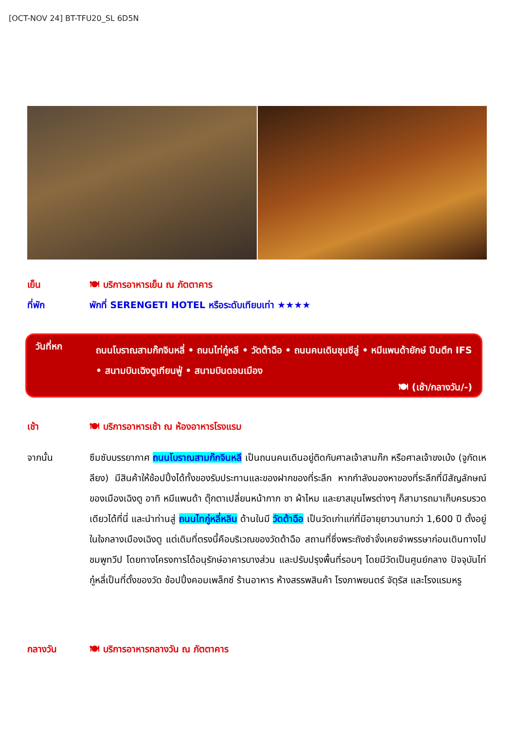[OCT-NOV 24] BT-TFU20_SL 6D5N
เย็น 🍽 บริการอาหารเย็น ณ ภัตตาคาร
ที่พัก พักที่ SERENGETI HOTEL หรือระดับเทียบเท่า ★★★★
วันที่หก
ถนนโบราณสามก๊กจินหลี่ • ถนนไท่กู๋หลี • วัดต้าฉือ • ถนนคนเดินชุนซีลู่ • หมีแพนด้ายักษ์ ปีนตึก IFS • สนามบินเฉิงตูเทียนฟู่ • สนามบินดอนเมือง
🍽 (เช้า/กลางวัน/-)
เช้า 🍽 บริการอาหารเช้า ณ ห้องอาหารโรงแรม
จากนั้น ซึมซับบรรยากาศ ถนนโบราณสามก๊กจินหลี เป็นถนนคนเดินอยู่ติดกับศาลเจ้าสามก๊ก หรือศาลเจ้าขงเบ้ง (จูกัดเหลียง) มีสินค้าให้ช้อปปิ้งได้ทั้งของรับประทานและของฝากของที่ระลึก หากกำลังมองหาของที่ระลึกที่มีสัญลักษณ์ของเมืองเฉิงตู อาทิ หมีแพนด้า ตุ๊กตาเปลี่ยนหน้ากาก ชา ผ้าไหม และยาสมุนไพรต่างๆ ก็สามารถมาเก็บครบรวดเดียวได้ที่นี่ และนำท่านสู่ ถนนไทกู่หลี่หลิน ด้านในมี วัดต้าฉือ เป็นวัดเก่าแก่ที่มีอายุยาวนานกว่า 1,600 ปี ตั้งอยู่ในใจกลางเมืองเฉิงตู แต่เดิมที่ตรงนี้คือบริเวณของวัดต้าฉือ สถานที่ซึ่งพระถังซำจั๋งเคยจำพรรษาก่อนเดินทางไปชมพูทวีป โดยทางโครงการได้อนุรักษ์อาคารบางส่วน และปรับปรุงพื้นที่รอบๆ โดยมีวัดเป็นศูนย์กลาง ปัจจุบันไท่กู๋หลี่เป็นที่ตั้งของวัด ช้อปปิ้งคอมเพล็กซ์ ร้านอาหาร ห้างสรรพสินค้า โรงภาพยนตร์ จัตุรัส และโรงแรมหรู
กลางวัน 🍽 บริการอาหารกลางวัน ณ ภัตตาคาร